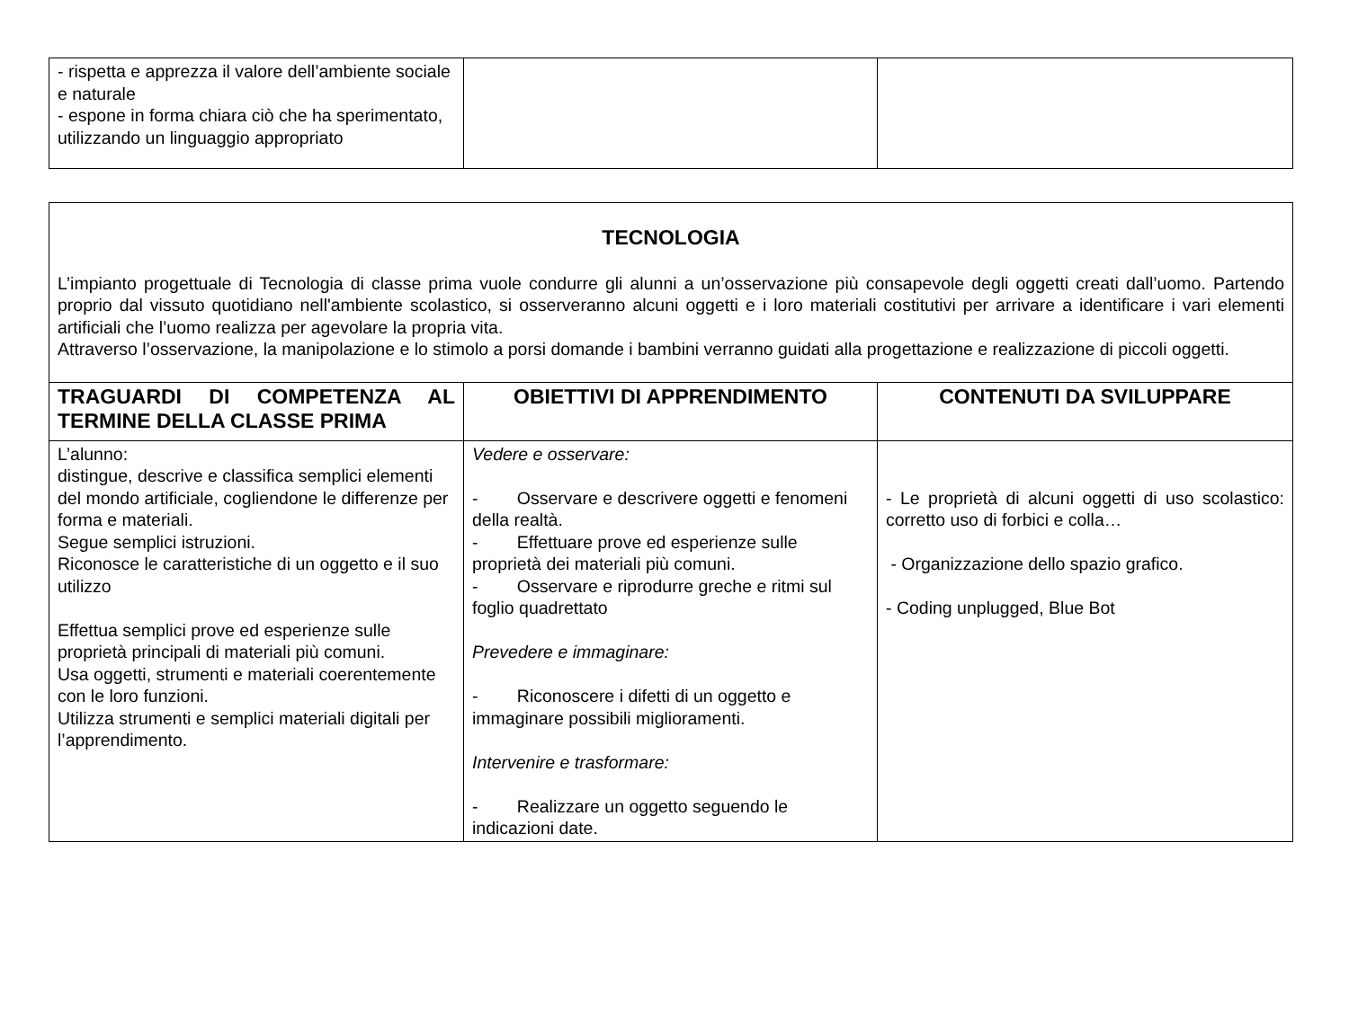| - rispetta e apprezza il valore dell’ambiente sociale e naturale - espone in forma chiara ciò che ha sperimentato, utilizzando un linguaggio appropriato | | |
| TECNOLOGIA L’impianto progettuale di Tecnologia di classe prima vuole condurre gli alunni a un’osservazione più consapevole degli oggetti creati dall’uomo. Partendo proprio dal vissuto quotidiano nell'ambiente scolastico, si osserveranno alcuni oggetti e i loro materiali costitutivi per arrivare a identificare i vari elementi artificiali che l’uomo realizza per agevolare la propria vita. Attraverso l’osservazione, la manipolazione e lo stimolo a porsi domande i bambini verranno guidati alla progettazione e realizzazione di piccoli oggetti. | | |
| TRAGUARDI DI COMPETENZA AL TERMINE DELLA CLASSE PRIMA | OBIETTIVI DI APPRENDIMENTO | CONTENUTI DA SVILUPPARE |
| L’alunno: distingue, descrive e classifica semplici elementi del mondo artificiale, cogliendone le differenze per forma e materiali. Segue semplici istruzioni. Riconosce le caratteristiche di un oggetto e il suo utilizzo Effettua semplici prove ed esperienze sulle proprietà principali di materiali più comuni. Usa oggetti, strumenti e materiali coerentemente con le loro funzioni. Utilizza strumenti e semplici materiali digitali per l’apprendimento. | Vedere e osservare: - Osservare e descrivere oggetti e fenomeni della realtà. - Effettuare prove ed esperienze sulle proprietà dei materiali più comuni. - Osservare e riprodurre greche e ritmi sul foglio quadrettato Prevedere e immaginare: - Riconoscere i difetti di un oggetto e immaginare possibili miglioramenti. Intervenire e trasformare: - Realizzare un oggetto seguendo le indicazioni date. | - Le proprietà di alcuni oggetti di uso scolastico: corretto uso di forbici e colla… - Organizzazione dello spazio grafico. - Coding unplugged, Blue Bot |